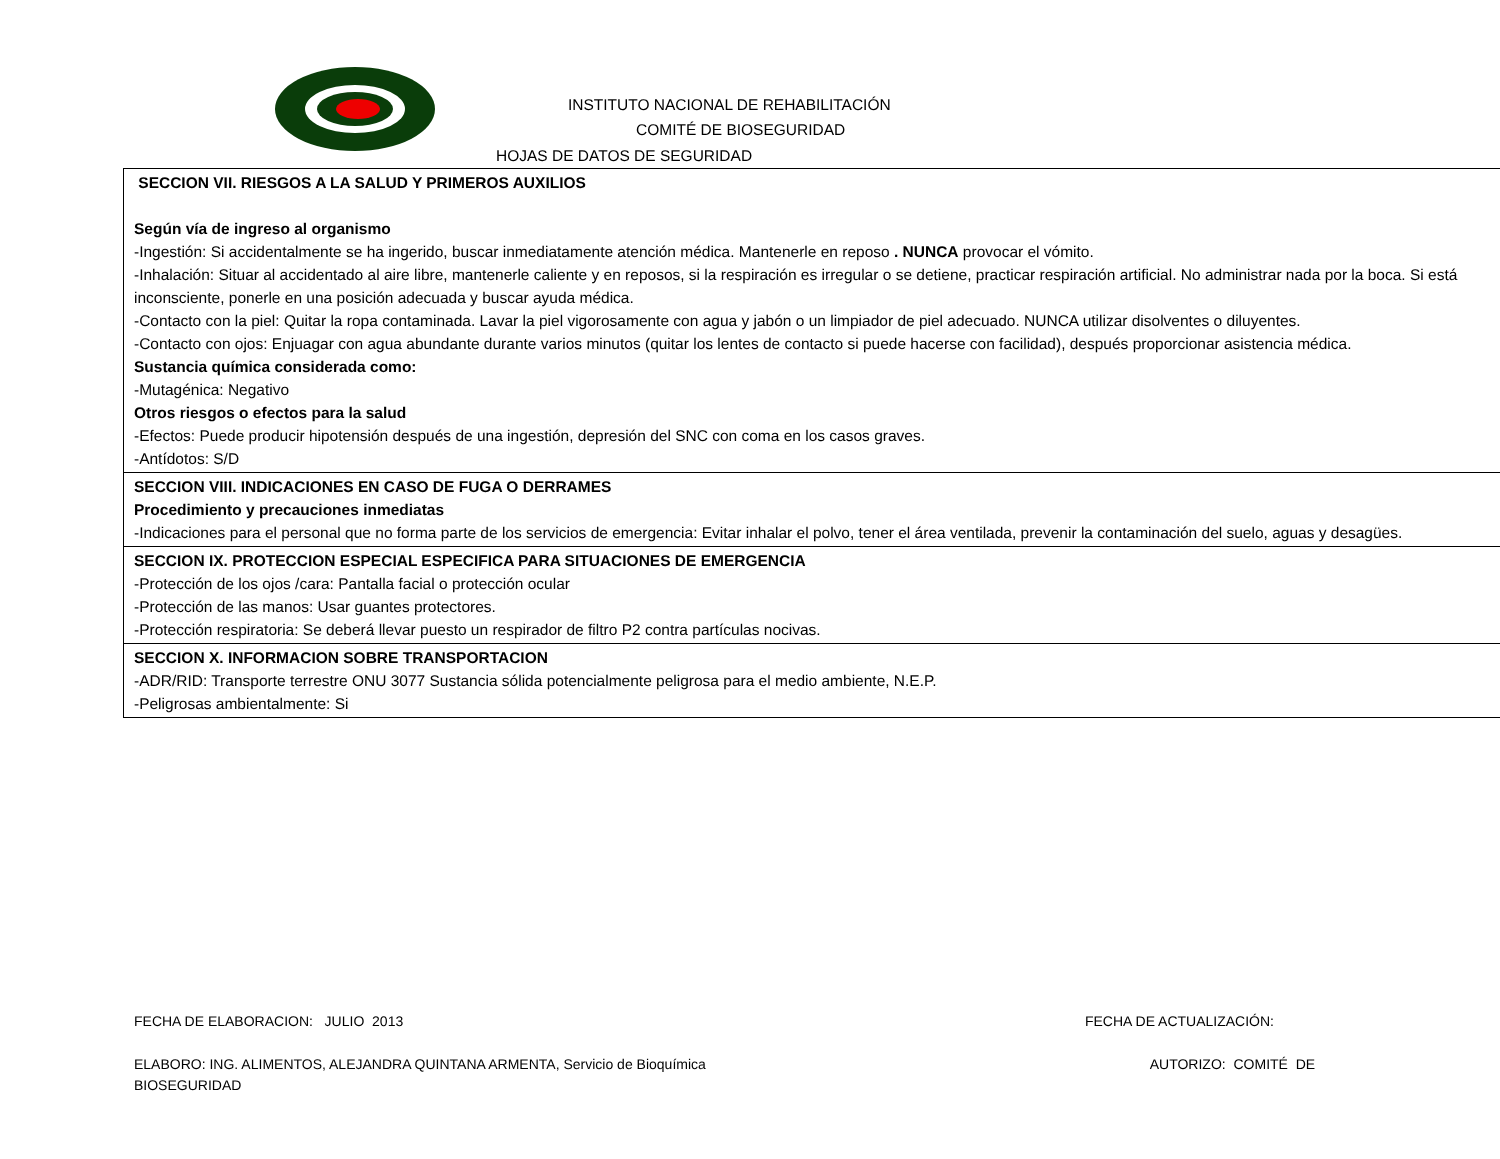INSTITUTO NACIONAL DE REHABILITACIÓN
COMITÉ DE BIOSEGURIDAD
HOJAS DE DATOS DE SEGURIDAD
| SECCION VII. RIESGOS A LA SALUD Y PRIMEROS AUXILIOS Según vía de ingreso al organismo -Ingestión: Si accidentalmente se ha ingerido, buscar inmediatamente atención médica. Mantenerle en reposo . NUNCA provocar el vómito. -Inhalación: Situar al accidentado al aire libre, mantenerle caliente y en reposos, si la respiración es irregular o se detiene, practicar respiración artificial. No administrar nada por la boca. Si está inconsciente, ponerle en una posición adecuada y buscar ayuda médica. -Contacto con la piel: Quitar la ropa contaminada. Lavar la piel vigorosamente con agua y jabón o un limpiador de piel adecuado. NUNCA utilizar disolventes o diluyentes. -Contacto con ojos: Enjuagar con agua abundante durante varios minutos (quitar los lentes de contacto si puede hacerse con facilidad), después proporcionar asistencia médica. Sustancia química considerada como: -Mutagénica: Negativo Otros riesgos o efectos para la salud -Efectos: Puede producir hipotensión después de una ingestión, depresión del SNC con coma en los casos graves. -Antídotos: S/D |
| SECCION VIII. INDICACIONES EN CASO DE FUGA O DERRAMES Procedimiento y precauciones inmediatas -Indicaciones para el personal que no forma parte de los servicios de emergencia: Evitar inhalar el polvo, tener el área ventilada, prevenir la contaminación del suelo, aguas y desagües. |
| SECCION IX. PROTECCION ESPECIAL ESPECIFICA PARA SITUACIONES DE EMERGENCIA -Protección de los ojos /cara: Pantalla facial o protección ocular -Protección de las manos: Usar guantes protectores. -Protección respiratoria: Se deberá llevar puesto un respirador de filtro P2 contra partículas nocivas. |
| SECCION X. INFORMACION SOBRE TRANSPORTACION -ADR/RID: Transporte terrestre ONU 3077 Sustancia sólida potencialmente peligrosa para el medio ambiente, N.E.P. -Peligrosas ambientalmente: Si |
FECHA DE ELABORACION: JULIO 2013 FECHA DE ACTUALIZACIÓN:
ELABORO: ING. ALIMENTOS, ALEJANDRA QUINTANA ARMENTA, Servicio de Bioquímica AUTORIZO: COMITÉ DE
BIOSEGURIDAD